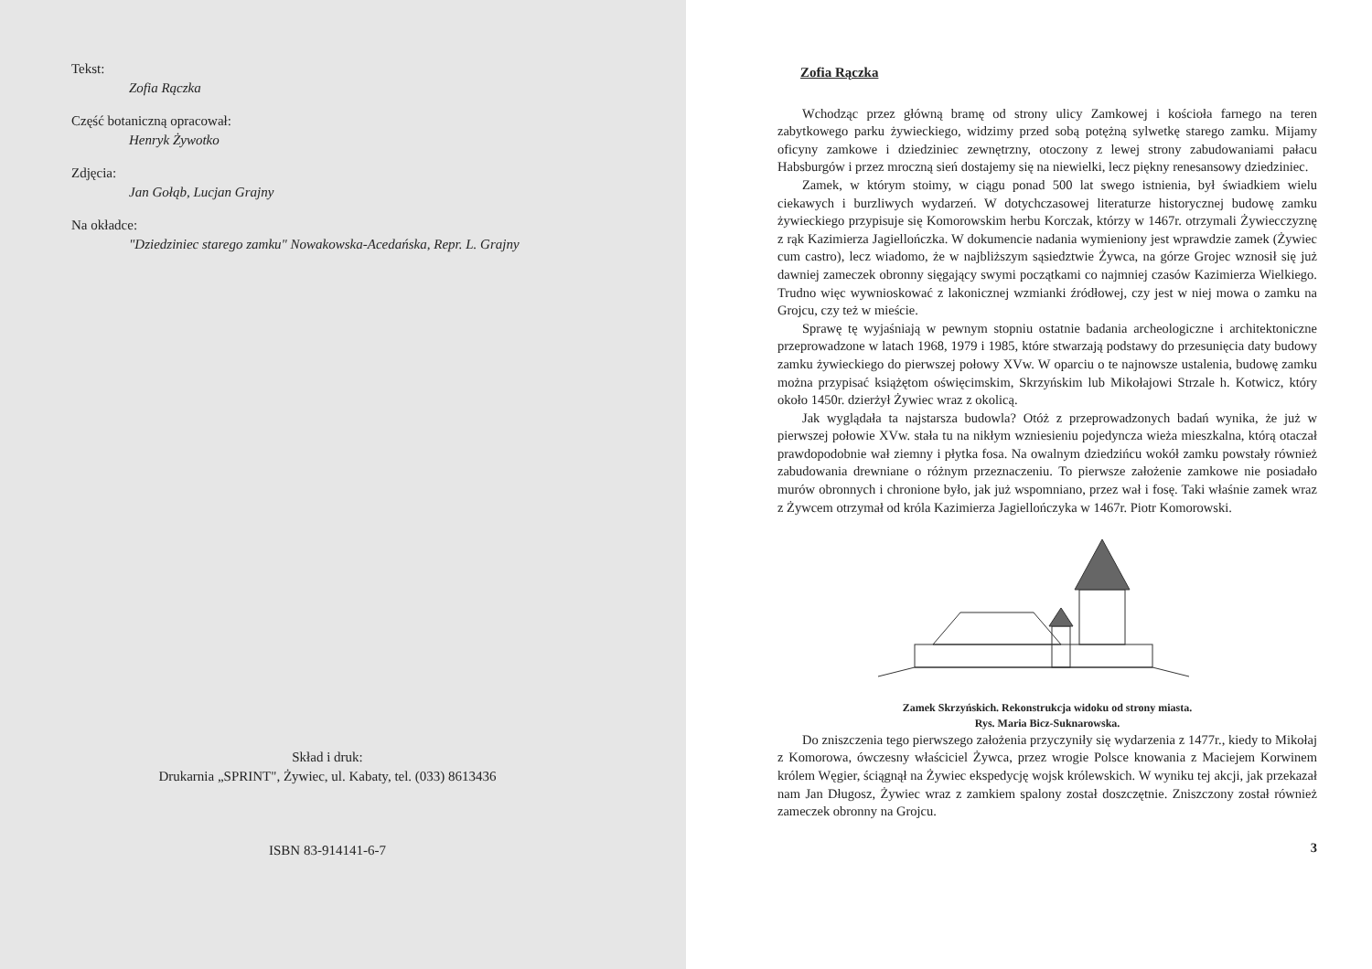Tekst:
Zofia Rączka
Część botaniczną opracował:
Henryk Żywotko
Zdjęcia:
Jan Gołąb, Lucjan Grajny
Na okładce:
"Dziedziniec starego zamku" Nowakowska-Acedańska, Repr. L. Grajny
Skład i druk:
Drukarnia „SPRINT", Żywiec, ul. Kabaty, tel. (033) 8613436
ISBN 83-914141-6-7
Zofia Rączka
Wchodząc przez główną bramę od strony ulicy Zamkowej i kościoła farnego na teren zabytkowego parku żywieckiego, widzimy przed sobą potężną sylwetkę starego zamku. Mijamy oficyny zamkowe i dziedziniec zewnętrzny, otoczony z lewej strony zabudowaniami pałacu Habsburgów i przez mroczną sień dostajemy się na niewielki, lecz piękny renesansowy dziedziniec.
Zamek, w którym stoimy, w ciągu ponad 500 lat swego istnienia, był świadkiem wielu ciekawych i burzliwych wydarzeń. W dotychczasowej literaturze historycznej budowę zamku żywieckiego przypisuje się Komorowskim herbu Korczak, którzy w 1467r. otrzymali Żywiecczyznę z rąk Kazimierza Jagiellończka. W dokumencie nadania wymieniony jest wprawdzie zamek (Żywiec cum castro), lecz wiadomo, że w najbliższym sąsiedztwie Żywca, na górze Grojec wznosił się już dawniej zameczek obronny sięgający swymi początkami co najmniej czasów Kazimierza Wielkiego. Trudno więc wywnioskować z lakonicznej wzmianki źródłowej, czy jest w niej mowa o zamku na Grojcu, czy też w mieście.
Sprawę tę wyjaśniają w pewnym stopniu ostatnie badania archeologiczne i architektoniczne przeprowadzone w latach 1968, 1979 i 1985, które stwarzają podstawy do przesunięcia daty budowy zamku żywieckiego do pierwszej połowy XVw. W oparciu o te najnowsze ustalenia, budowę zamku można przypisać książętom oświęcimskim, Skrzyńskim lub Mikołajowi Strzale h. Kotwicz, który około 1450r. dzierżył Żywiec wraz z okolicą.
Jak wyglądała ta najstarsza budowla? Otóż z przeprowadzonych badań wynika, że już w pierwszej połowie XVw. stała tu na nikłym wzniesieniu pojedyncza wieża mieszkalna, którą otaczał prawdopodobnie wał ziemny i płytka fosa. Na owalnym dziedzińcu wokół zamku powstały również zabudowania drewniane o różnym przeznaczeniu. To pierwsze założenie zamkowe nie posiadało murów obronnych i chronione było, jak już wspomniano, przez wał i fosę. Taki właśnie zamek wraz z Żywcem otrzymał od króla Kazimierza Jagiellończyka w 1467r. Piotr Komorowski.
Zamek Skrzyńskich. Rekonstrukcja widoku od strony miasta.
Rys. Maria Bicz-Suknarowska.
Do zniszczenia tego pierwszego założenia przyczyniły się wydarzenia z 1477r., kiedy to Mikołaj z Komorowa, ówczesny właściciel Żywca, przez wrogie Polsce knowania z Maciejem Korwinem królem Węgier, ściągnął na Żywiec ekspedycję wojsk królewskich. W wyniku tej akcji, jak przekazał nam Jan Długosz, Żywiec wraz z zamkiem spalony został doszczętnie. Zniszczony został również zameczek obronny na Grojcu.
3